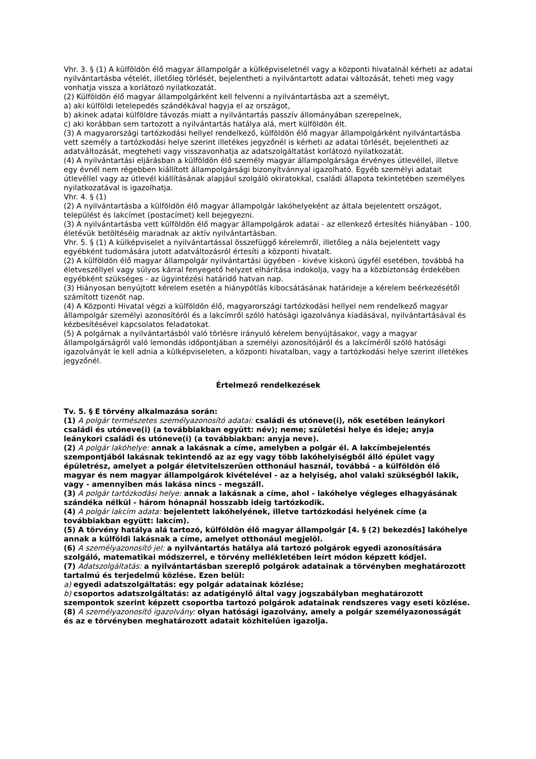Vhr. 3. § (1) A külföldön élő magyar állampolgár a külképviseletnél vagy a központi hivatalnál kérheti az adatai nyilvántartásba vételét, illetőleg törlését, bejelentheti a nyilvántartott adatai változását, teheti meg vagy vonhatja vissza a korlátozó nyilatkozatát.
(2) Külföldön élő magyar állampolgárként kell felvenni a nyilvántartásba azt a személyt,
a) aki külföldi letelepedés szándékával hagyja el az országot,
b) akinek adatai külföldre távozás miatt a nyilvántartás passzív állományában szerepelnek,
c) aki korábban sem tartozott a nyilvántartás hatálya alá, mert külföldön élt.
(3) A magyarországi tartózkodási hellyel rendelkező, külföldön élő magyar állampolgárként nyilvántartásba vett személy a tartózkodási helye szerint illetékes jegyzőnél is kérheti az adatai törlését, bejelentheti az adatváltozását, megteheti vagy visszavonhatja az adatszolgáltatást korlátozó nyilatkozatát.
(4) A nyilvántartási eljárásban a külföldön élő személy magyar állampolgársága érvényes útlevéllel, illetve egy évnél nem régebben kiállított állampolgársági bizonyítvánnyal igazolható. Egyéb személyi adatait útlevéllel vagy az útlevél kiállításának alapjául szolgáló okiratokkal, családi állapota tekintetében személyes nyilatkozatával is igazolhatja.
Vhr. 4. § (1)
(2) A nyilvántartásba a külföldön élő magyar állampolgár lakóhelyeként az általa bejelentett országot, települést és lakcímet (postacímet) kell bejegyezni.
(3) A nyilvántartásba vett külföldön élő magyar állampolgárok adatai - az ellenkező értesítés hiányában - 100. életévük betöltéséig maradnak az aktív nyilvántartásban.
Vhr. 5. § (1) A külképviselet a nyilvántartással összefüggő kérelemről, illetőleg a nála bejelentett vagy egyébként tudomására jutott adatváltozásról értesíti a központi hivatalt.
(2) A külföldön élő magyar állampolgár nyilvántartási ügyében - kivéve kiskorú ügyfél esetében, továbbá ha életveszéllyel vagy súlyos kárral fenyegető helyzet elhárítása indokolja, vagy ha a közbiztonság érdekében egyébként szükséges - az ügyintézési határidő hatvan nap.
(3) Hiányosan benyújtott kérelem esetén a hiánypótlás kibocsátásának határideje a kérelem beérkezésétől számított tizenöt nap.
(4) A Központi Hivatal végzi a külföldön élő, magyarországi tartózkodási hellyel nem rendelkező magyar állampolgár személyi azonosítóról és a lakcímről szóló hatósági igazolványa kiadásával, nyilvántartásával és kézbesítésével kapcsolatos feladatokat.
(5) A polgárnak a nyilvántartásból való törlésre irányuló kérelem benyújtásakor, vagy a magyar állampolgárságról való lemondás időpontjában a személyi azonosítójáról és a lakcíméről szóló hatósági igazolványát le kell adnia a külképviseleten, a központi hivatalban, vagy a tartózkodási helye szerint illetékes jegyzőnél.
Értelmező rendelkezések
Tv. 5. § E törvény alkalmazása során:
(1) A polgár természetes személyazonosító adatai: családi és utóneve(i), nők esetében leánykori családi és utóneve(i) (a továbbiakban együtt: név); neme; születési helye és ideje; anyja leánykori családi és utóneve(i) (a továbbiakban: anyja neve).
(2) A polgár lakóhelye: annak a lakásnak a címe, amelyben a polgár él. A lakcímbejelentés szempontjából lakásnak tekintendő az az egy vagy több lakóhelyiségből álló épület vagy épületrész, amelyet a polgár életvitelszerűen otthonául használ, továbbá - a külföldön élő magyar és nem magyar állampolgárok kivételével - az a helyiség, ahol valaki szükségből lakik, vagy - amennyiben más lakása nincs - megszáll.
(3) A polgár tartózkodási helye: annak a lakásnak a címe, ahol - lakóhelye végleges elhagyásának szándéka nélkül - három hónapnál hosszabb ideig tartózkodik.
(4) A polgár lakcím adata: bejelentett lakóhelyének, illetve tartózkodási helyének címe (a továbbiakban együtt: lakcím).
(5) A törvény hatálya alá tartozó, külföldön élő magyar állampolgár [4. § (2) bekezdés] lakóhelye annak a külföldi lakásnak a címe, amelyet otthonául megjelöl.
(6) A személyazonosító jel: a nyilvántartás hatálya alá tartozó polgárok egyedi azonosítására szolgáló, matematikai módszerrel, e törvény mellékletében leírt módon képzett kódjel.
(7) Adatszolgáltatás: a nyilvántartásban szereplő polgárok adatainak a törvényben meghatározott tartalmú és terjedelmű közlése. Ezen belül:
a) egyedi adatszolgáltatás: egy polgár adatainak közlése;
b) csoportos adatszolgáltatás: az adatigénylő által vagy jogszabályban meghatározott szempontok szerint képzett csoportba tartozó polgárok adatainak rendszeres vagy eseti közlése.
(8) A személyazonosító igazolvány: olyan hatósági igazolvány, amely a polgár személyazonosságát és az e törvényben meghatározott adatait közhitelűen igazolja.